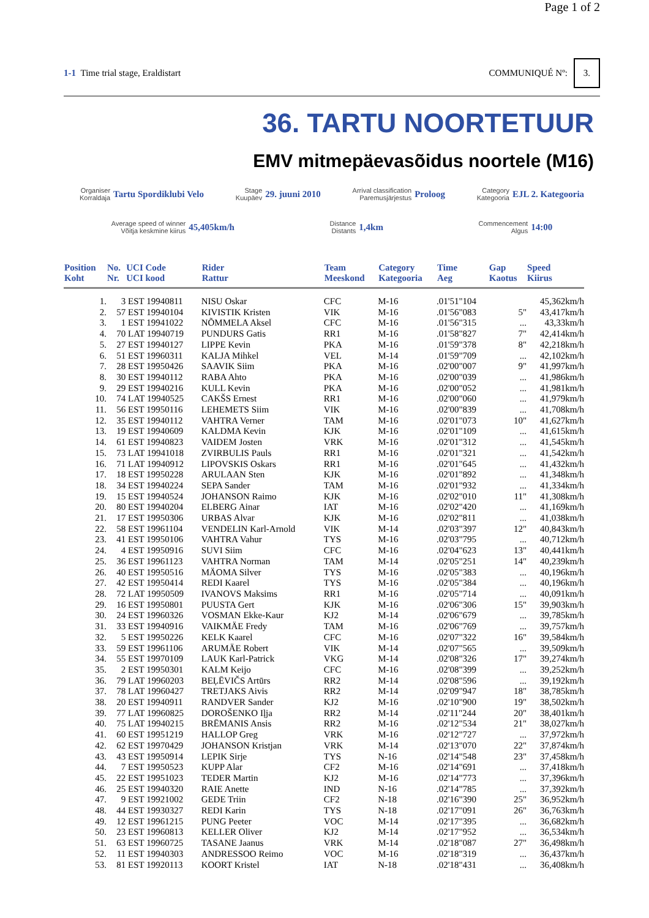Page 1 of 2
1-1 Time trial stage, Eraldistart COMMUNIQUÉ Nº: 3.
36. TARTU NOORTETUUR
EMV mitmepäevasõidus noortele (M16)
Organiser
Korraldaja Tartu Spordiklubi Velo
Stage
Kuupäev 29. juuni 2010
Arrival classification
Paremusjärjestus Proloog
Category
Kategooria EJL 2. Kategooria
Average speed of winner
Võitja keskmine kiirus 45,405km/h
Distance
Distants 1,4km
Commencement
Algus 14:00
| Position Koht | No. Nr. | UCI Code UCI kood | Rider Rattur | Team Meeskond | Category Kategooria | Time Aeg | Gap Kaotus | Speed Kiirus |
| --- | --- | --- | --- | --- | --- | --- | --- | --- |
| 1. | 3 | EST 19940811 | NISU Oskar | CFC | M-16 | .01'51"104 | | 45,362km/h |
| 2. | 57 | EST 19940104 | KIVISTIK Kristen | VIK | M-16 | .01'56"083 | 5" | 43,417km/h |
| 3. | 1 | EST 19941022 | NÕMMELA Aksel | CFC | M-16 | .01'56"315 | ... | 43,33km/h |
| 4. | 70 | LAT 19940719 | PUNDURS Gatis | RR1 | M-16 | .01'58"827 | 7" | 42,414km/h |
| 5. | 27 | EST 19940127 | LIPPE Kevin | PKA | M-16 | .01'59"378 | 8" | 42,218km/h |
| 6. | 51 | EST 19960311 | KALJA Mihkel | VEL | M-14 | .01'59"709 | ... | 42,102km/h |
| 7. | 28 | EST 19950426 | SAAVIK Siim | PKA | M-16 | .02'00"007 | 9" | 41,997km/h |
| 8. | 30 | EST 19940112 | RABA Ahto | PKA | M-16 | .02'00"039 | ... | 41,986km/h |
| 9. | 29 | EST 19940216 | KULL Kevin | PKA | M-16 | .02'00"052 | ... | 41,981km/h |
| 10. | 74 | LAT 19940525 | CAKŠS Ernest | RR1 | M-16 | .02'00"060 | ... | 41,979km/h |
| 11. | 56 | EST 19950116 | LEHEMETS Siim | VIK | M-16 | .02'00"839 | ... | 41,708km/h |
| 12. | 35 | EST 19940112 | VAHTRA Verner | TAM | M-16 | .02'01"073 | 10" | 41,627km/h |
| 13. | 19 | EST 19940609 | KALDMA Kevin | KJK | M-16 | .02'01"109 | ... | 41,615km/h |
| 14. | 61 | EST 19940823 | VAIDEM Josten | VRK | M-16 | .02'01"312 | ... | 41,545km/h |
| 15. | 73 | LAT 19941018 | ZVIRBULIS Pauls | RR1 | M-16 | .02'01"321 | ... | 41,542km/h |
| 16. | 71 | LAT 19940912 | LIPOVSKIS Oskars | RR1 | M-16 | .02'01"645 | ... | 41,432km/h |
| 17. | 18 | EST 19950228 | ARULAAN Sten | KJK | M-16 | .02'01"892 | ... | 41,348km/h |
| 18. | 34 | EST 19940224 | SEPA Sander | TAM | M-16 | .02'01"932 | ... | 41,334km/h |
| 19. | 15 | EST 19940524 | JOHANSON Raimo | KJK | M-16 | .02'02"010 | 11" | 41,308km/h |
| 20. | 80 | EST 19940204 | ELBERG Ainar | IAT | M-16 | .02'02"420 | ... | 41,169km/h |
| 21. | 17 | EST 19950306 | URBAS Alvar | KJK | M-16 | .02'02"811 | ... | 41,038km/h |
| 22. | 58 | EST 19961104 | VENDELIN Karl-Arnold | VIK | M-14 | .02'03"397 | 12" | 40,843km/h |
| 23. | 41 | EST 19950106 | VAHTRA Vahur | TYS | M-16 | .02'03"795 | ... | 40,712km/h |
| 24. | 4 | EST 19950916 | SUVI Siim | CFC | M-16 | .02'04"623 | 13" | 40,441km/h |
| 25. | 36 | EST 19961123 | VAHTRA Norman | TAM | M-14 | .02'05"251 | 14" | 40,239km/h |
| 26. | 40 | EST 19950516 | MÄOMA Silver | TYS | M-16 | .02'05"383 | ... | 40,196km/h |
| 27. | 42 | EST 19950414 | REDI Kaarel | TYS | M-16 | .02'05"384 | ... | 40,196km/h |
| 28. | 72 | LAT 19950509 | IVANOVS Maksims | RR1 | M-16 | .02'05"714 | ... | 40,091km/h |
| 29. | 16 | EST 19950801 | PUUSTA Gert | KJK | M-16 | .02'06"306 | 15" | 39,903km/h |
| 30. | 24 | EST 19960326 | VOSMAN Ekke-Kaur | KJ2 | M-14 | .02'06"679 | ... | 39,785km/h |
| 31. | 33 | EST 19940916 | VAIKMÄE Fredy | TAM | M-16 | .02'06"769 | ... | 39,757km/h |
| 32. | 5 | EST 19950226 | KELK Kaarel | CFC | M-16 | .02'07"322 | 16" | 39,584km/h |
| 33. | 59 | EST 19961106 | ARUMÄE Robert | VIK | M-14 | .02'07"565 | ... | 39,509km/h |
| 34. | 55 | EST 19970109 | LAUK Karl-Patrick | VKG | M-14 | .02'08"326 | 17" | 39,274km/h |
| 35. | 2 | EST 19950301 | KALM Keijo | CFC | M-16 | .02'08"399 | ... | 39,252km/h |
| 36. | 79 | LAT 19960203 | BEĻĒVIČS Artūrs | RR2 | M-14 | .02'08"596 | ... | 39,192km/h |
| 37. | 78 | LAT 19960427 | TRETJAKS Aivis | RR2 | M-14 | .02'09"947 | 18" | 38,785km/h |
| 38. | 20 | EST 19940911 | RANDVER Sander | KJ2 | M-16 | .02'10"900 | 19" | 38,502km/h |
| 39. | 77 | LAT 19960825 | DOROŠENKO Iļja | RR2 | M-14 | .02'11"244 | 20" | 38,401km/h |
| 40. | 75 | LAT 19940215 | BRĒMANIS Ansis | RR2 | M-16 | .02'12"534 | 21" | 38,027km/h |
| 41. | 60 | EST 19951219 | HALLOP Greg | VRK | M-16 | .02'12"727 | ... | 37,972km/h |
| 42. | 62 | EST 19970429 | JOHANSON Kristjan | VRK | M-14 | .02'13"070 | 22" | 37,874km/h |
| 43. | 43 | EST 19950914 | LEPIK Sirje | TYS | N-16 | .02'14"548 | 23" | 37,458km/h |
| 44. | 7 | EST 19950523 | KUPP Alar | CF2 | M-16 | .02'14"691 | ... | 37,418km/h |
| 45. | 22 | EST 19951023 | TEDER Martin | KJ2 | M-16 | .02'14"773 | ... | 37,396km/h |
| 46. | 25 | EST 19940320 | RAIE Anette | IND | N-16 | .02'14"785 | ... | 37,392km/h |
| 47. | 9 | EST 19921002 | GEDE Triin | CF2 | N-18 | .02'16"390 | 25" | 36,952km/h |
| 48. | 44 | EST 19930327 | REDI Karin | TYS | N-18 | .02'17"091 | 26" | 36,763km/h |
| 49. | 12 | EST 19961215 | PUNG Peeter | VOC | M-14 | .02'17"395 | ... | 36,682km/h |
| 50. | 23 | EST 19960813 | KELLER Oliver | KJ2 | M-14 | .02'17"952 | ... | 36,534km/h |
| 51. | 63 | EST 19960725 | TASANE Jaanus | VRK | M-14 | .02'18"087 | 27" | 36,498km/h |
| 52. | 11 | EST 19940303 | ANDRESSOO Reimo | VOC | M-16 | .02'18"319 | ... | 36,437km/h |
| 53. | 81 | EST 19920113 | KOORT Kristel | IAT | N-18 | .02'18"431 | ... | 36,408km/h |